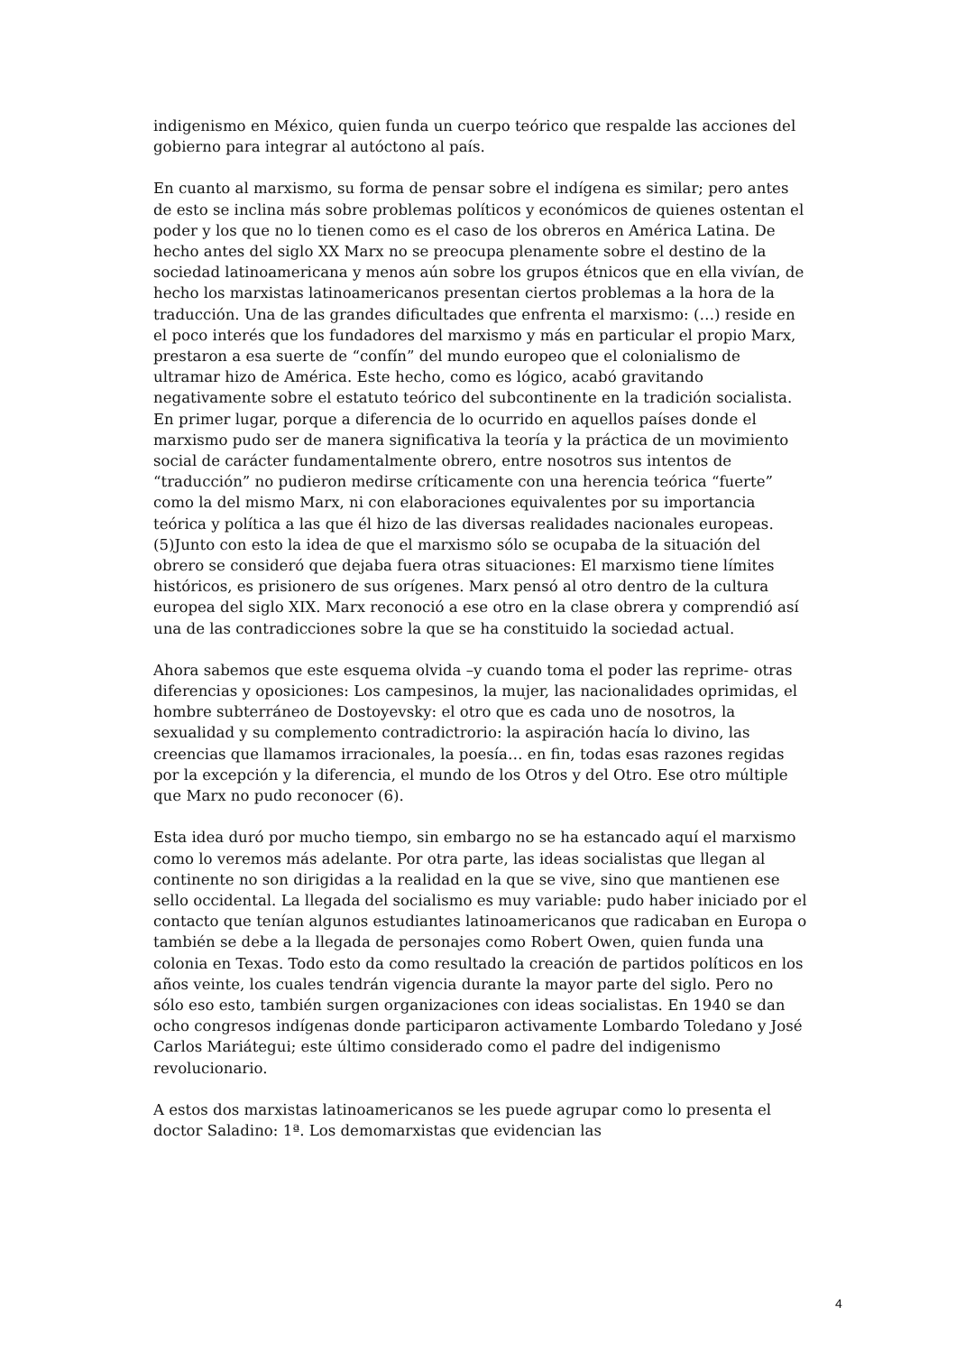indigenismo en México, quien funda un cuerpo teórico que respalde las acciones del gobierno para integrar al autóctono al país.
En cuanto al marxismo, su forma de pensar sobre el indígena es similar; pero antes de esto se inclina más sobre problemas políticos y económicos de quienes ostentan el poder y los que no lo tienen como es el caso de los obreros en América Latina. De hecho antes del siglo XX Marx no se preocupa plenamente sobre el destino de la sociedad latinoamericana y menos aún sobre los grupos étnicos que en ella vivían, de hecho los marxistas latinoamericanos presentan ciertos problemas a la hora de la traducción. Una de las grandes dificultades que enfrenta el marxismo: (…) reside en el poco interés que los fundadores del marxismo y más en particular el propio Marx, prestaron a esa suerte de “confín” del mundo europeo que el colonialismo de ultramar hizo de América. Este hecho, como es lógico, acabó gravitando negativamente sobre el estatuto teórico del subcontinente en la tradición socialista. En primer lugar, porque a diferencia de lo ocurrido en aquellos países donde el marxismo pudo ser de manera significativa la teoría y la práctica de un movimiento social de carácter fundamentalmente obrero, entre nosotros sus intentos de “traducción” no pudieron medirse críticamente con una herencia teórica “fuerte” como la del mismo Marx, ni con elaboraciones equivalentes por su importancia teórica y política a las que él hizo de las diversas realidades nacionales europeas. (5)Junto con esto la idea de que el marxismo sólo se ocupaba de la situación del obrero se consideró que dejaba fuera otras situaciones: El marxismo tiene límites históricos, es prisionero de sus orígenes. Marx pensó al otro dentro de la cultura europea del siglo XIX. Marx reconoció a ese otro en la clase obrera y comprendió así una de las contradicciones sobre la que se ha constituido la sociedad actual.
Ahora sabemos que este esquema olvida –y cuando toma el poder las reprime- otras diferencias y oposiciones: Los campesinos, la mujer, las nacionalidades oprimidas, el hombre subterráneo de Dostoyevsky: el otro que es cada uno de nosotros, la sexualidad y su complemento contradictrorio: la aspiración hacía lo divino, las creencias que llamamos irracionales, la poesía… en fin, todas esas razones regidas por la excepción y la diferencia, el mundo de los Otros y del Otro. Ese otro múltiple que Marx no pudo reconocer (6).
Esta idea duró por mucho tiempo, sin embargo no se ha estancado aquí el marxismo como lo veremos más adelante. Por otra parte, las ideas socialistas que llegan al continente no son dirigidas a la realidad en la que se vive, sino que mantienen ese sello occidental. La llegada del socialismo es muy variable: pudo haber iniciado por el contacto que tenían algunos estudiantes latinoamericanos que radicaban en Europa o también se debe a la llegada de personajes como Robert Owen, quien funda una colonia en Texas. Todo esto da como resultado la creación de partidos políticos en los años veinte, los cuales tendrán vigencia durante la mayor parte del siglo. Pero no sólo eso esto, también surgen organizaciones con ideas socialistas. En 1940 se dan ocho congresos indígenas donde participaron activamente Lombardo Toledano y José Carlos Mariátegui; este último considerado como el padre del indigenismo revolucionario.
A estos dos marxistas latinoamericanos se les puede agrupar como lo presenta el doctor Saladino: 1ª. Los demomarxistas que evidencian las
4